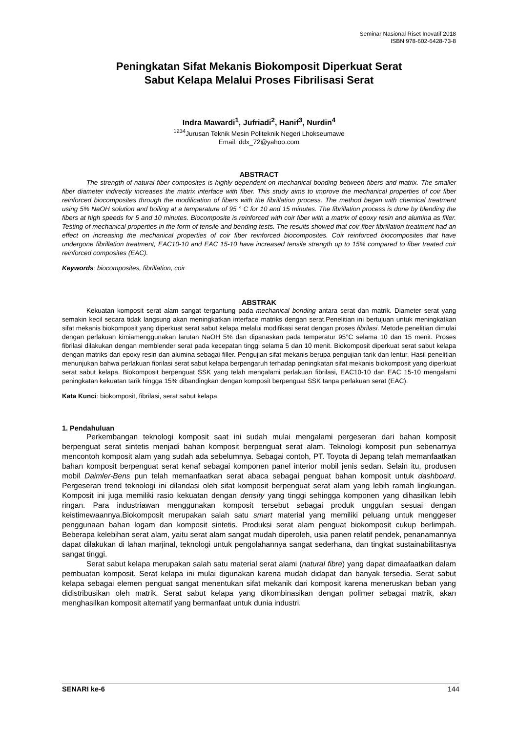Seminar Nasional Riset Inovatif 2018
ISBN 978-602-6428-73-8
Peningkatan Sifat Mekanis Biokomposit Diperkuat Serat
Sabut Kelapa Melalui Proses Fibrilisasi Serat
Indra Mawardi<sup>1</sup>, Jufriadi<sup>2</sup>, Hanif<sup>3</sup>, Nurdin<sup>4</sup>
<sup>1234</sup>Jurusan Teknik Mesin Politeknik Negeri Lhokseumawe
Email: ddx_72@yahoo.com
ABSTRACT
The strength of natural fiber composites is highly dependent on mechanical bonding between fibers and matrix. The smaller fiber diameter indirectly increases the matrix interface with fiber. This study aims to improve the mechanical properties of coir fiber reinforced biocomposites through the modification of fibers with the fibrillation process. The method began with chemical treatment using 5% NaOH solution and boiling at a temperature of 95 ° C for 10 and 15 minutes. The fibrillation process is done by blending the fibers at high speeds for 5 and 10 minutes. Biocomposite is reinforced with coir fiber with a matrix of epoxy resin and alumina as filler. Testing of mechanical properties in the form of tensile and bending tests. The results showed that coir fiber fibrillation treatment had an effect on increasing the mechanical properties of coir fiber reinforced biocomposites. Coir reinforced biocomposites that have undergone fibrillation treatment, EAC10-10 and EAC 15-10 have increased tensile strength up to 15% compared to fiber treated coir reinforced composites (EAC).
Keywords: biocomposites, fibrillation, coir
ABSTRAK
Kekuatan komposit serat alam sangat tergantung pada mechanical bonding antara serat dan matrik. Diameter serat yang semakin kecil secara tidak langsung akan meningkatkan interface matriks dengan serat.Penelitian ini bertujuan untuk meningkatkan sifat mekanis biokomposit yang diperkuat serat sabut kelapa melalui modifikasi serat dengan proses fibrilasi. Metode penelitian dimulai dengan perlakuan kimiamenggunakan larutan NaOH 5% dan dipanaskan pada temperatur 95°C selama 10 dan 15 menit. Proses fibrilasi dilakukan dengan memblender serat pada kecepatan tinggi selama 5 dan 10 menit. Biokomposit diperkuat serat sabut kelapa dengan matriks dari epoxy resin dan alumina sebagai filler. Pengujian sifat mekanis berupa pengujian tarik dan lentur. Hasil penelitian menunjukan bahwa perlakuan fibrilasi serat sabut kelapa berpengaruh terhadap peningkatan sifat mekanis biokomposit yang diperkuat serat sabut kelapa. Biokomposit berpenguat SSK yang telah mengalami perlakuan fibrilasi, EAC10-10 dan EAC 15-10 mengalami peningkatan kekuatan tarik hingga 15% dibandingkan dengan komposit berpenguat SSK tanpa perlakuan serat (EAC).
Kata Kunci: biokomposit, fibrilasi, serat sabut kelapa
1. Pendahuluan
Perkembangan teknologi komposit saat ini sudah mulai mengalami pergeseran dari bahan komposit berpenguat serat sintetis menjadi bahan komposit berpenguat serat alam. Teknologi komposit pun sebenarnya mencontoh komposit alam yang sudah ada sebelumnya. Sebagai contoh, PT. Toyota di Jepang telah memanfaatkan bahan komposit berpenguat serat kenaf sebagai komponen panel interior mobil jenis sedan. Selain itu, produsen mobil Daimler-Bens pun telah memanfaatkan serat abaca sebagai penguat bahan komposit untuk dashboard. Pergeseran trend teknologi ini dilandasi oleh sifat komposit berpenguat serat alam yang lebih ramah lingkungan. Komposit ini juga memiliki rasio kekuatan dengan density yang tinggi sehingga komponen yang dihasilkan lebih ringan. Para industriawan menggunakan komposit tersebut sebagai produk unggulan sesuai dengan keistimewaannya.Biokomposit merupakan salah satu smart material yang memiliki peluang untuk menggeser penggunaan bahan logam dan komposit sintetis. Produksi serat alam penguat biokomposit cukup berlimpah. Beberapa kelebihan serat alam, yaitu serat alam sangat mudah diperoleh, usia panen relatif pendek, penanamannya dapat dilakukan di lahan marjinal, teknologi untuk pengolahannya sangat sederhana, dan tingkat sustainabilitasnya sangat tinggi.
Serat sabut kelapa merupakan salah satu material serat alami (natural fibre) yang dapat dimaafaatkan dalam pembuatan komposit. Serat kelapa ini mulai digunakan karena mudah didapat dan banyak tersedia. Serat sabut kelapa sebagai elemen penguat sangat menentukan sifat mekanik dari komposit karena meneruskan beban yang didistribusikan oleh matrik. Serat sabut kelapa yang dikombinasikan dengan polimer sebagai matrik, akan menghasilkan komposit alternatif yang bermanfaat untuk dunia industri.
SENARI ke-6 144